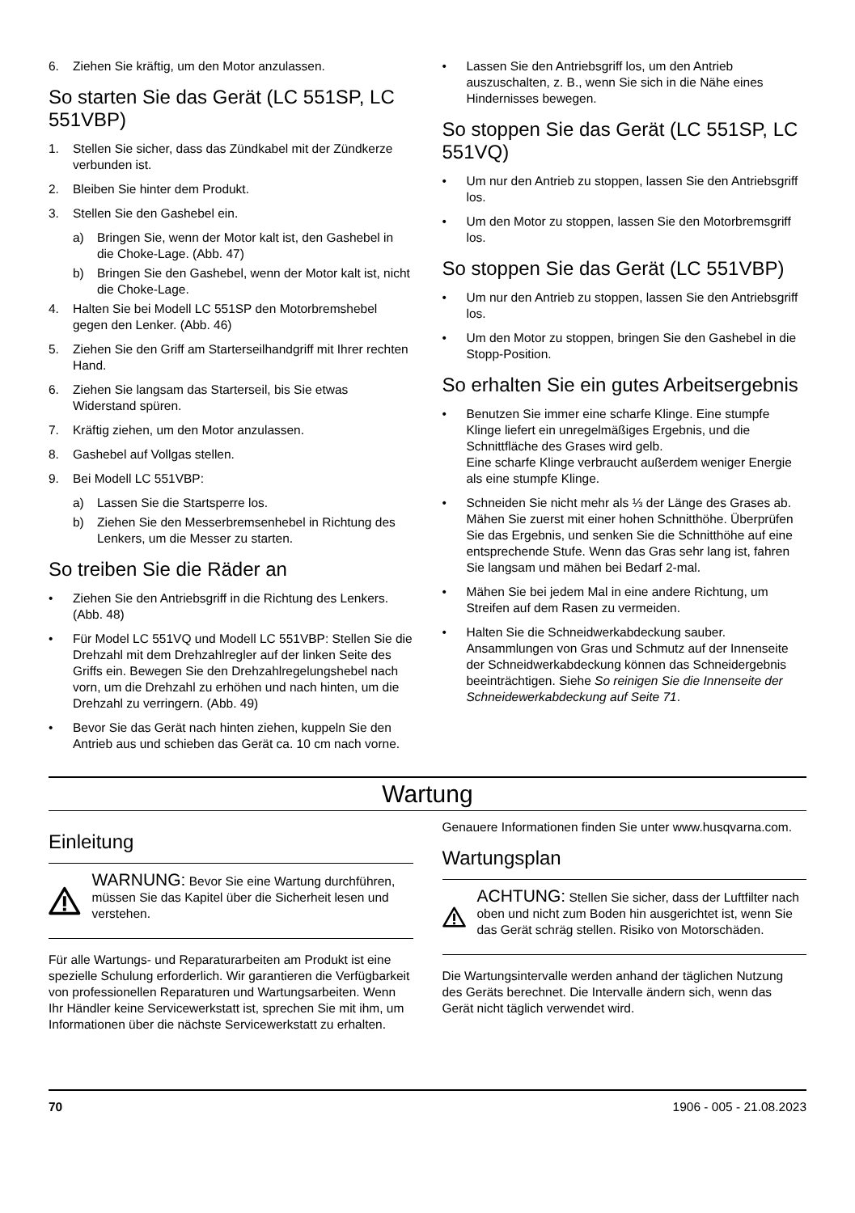6. Ziehen Sie kräftig, um den Motor anzulassen.
So starten Sie das Gerät (LC 551SP, LC 551VBP)
1. Stellen Sie sicher, dass das Zündkabel mit der Zündkerze verbunden ist.
2. Bleiben Sie hinter dem Produkt.
3. Stellen Sie den Gashebel ein.
a) Bringen Sie, wenn der Motor kalt ist, den Gashebel in die Choke-Lage. (Abb. 47)
b) Bringen Sie den Gashebel, wenn der Motor kalt ist, nicht die Choke-Lage.
4. Halten Sie bei Modell LC 551SP den Motorbremshebel gegen den Lenker. (Abb. 46)
5. Ziehen Sie den Griff am Starterseilhandgriff mit Ihrer rechten Hand.
6. Ziehen Sie langsam das Starterseil, bis Sie etwas Widerstand spüren.
7. Kräftig ziehen, um den Motor anzulassen.
8. Gashebel auf Vollgas stellen.
9. Bei Modell LC 551VBP:
a) Lassen Sie die Startsperre los.
b) Ziehen Sie den Messerbremsenhebel in Richtung des Lenkers, um die Messer zu starten.
So treiben Sie die Räder an
• Ziehen Sie den Antriebsgriff in die Richtung des Lenkers. (Abb. 48)
• Für Model LC 551VQ und Modell LC 551VBP: Stellen Sie die Drehzahl mit dem Drehzahlregler auf der linken Seite des Griffs ein. Bewegen Sie den Drehzahlregelungshebel nach vorn, um die Drehzahl zu erhöhen und nach hinten, um die Drehzahl zu verringern. (Abb. 49)
• Bevor Sie das Gerät nach hinten ziehen, kuppeln Sie den Antrieb aus und schieben das Gerät ca. 10 cm nach vorne.
• Lassen Sie den Antriebsgriff los, um den Antrieb auszuschalten, z. B., wenn Sie sich in die Nähe eines Hindernisses bewegen.
So stoppen Sie das Gerät (LC 551SP, LC 551VQ)
• Um nur den Antrieb zu stoppen, lassen Sie den Antriebsgriff los.
• Um den Motor zu stoppen, lassen Sie den Motorbremsgriff los.
So stoppen Sie das Gerät (LC 551VBP)
• Um nur den Antrieb zu stoppen, lassen Sie den Antriebsgriff los.
• Um den Motor zu stoppen, bringen Sie den Gashebel in die Stopp-Position.
So erhalten Sie ein gutes Arbeitsergebnis
• Benutzen Sie immer eine scharfe Klinge. Eine stumpfe Klinge liefert ein unregelmäßiges Ergebnis, und die Schnittfläche des Grases wird gelb.
Eine scharfe Klinge verbraucht außerdem weniger Energie als eine stumpfe Klinge.
• Schneiden Sie nicht mehr als ⅓ der Länge des Grases ab. Mähen Sie zuerst mit einer hohen Schnitthöhe. Überprüfen Sie das Ergebnis, und senken Sie die Schnitthöhe auf eine entsprechende Stufe. Wenn das Gras sehr lang ist, fahren Sie langsam und mähen bei Bedarf 2-mal.
• Mähen Sie bei jedem Mal in eine andere Richtung, um Streifen auf dem Rasen zu vermeiden.
• Halten Sie die Schneidwerkabdeckung sauber. Ansammlungen von Gras und Schmutz auf der Innenseite der Schneidwerkabdeckung können das Schneidergebnis beeinträchtigen. Siehe So reinigen Sie die Innenseite der Schneidewerkabdeckung auf Seite 71.
Wartung
Einleitung
WARNUNG: Bevor Sie eine Wartung durchführen, müssen Sie das Kapitel über die Sicherheit lesen und verstehen.
Für alle Wartungs- und Reparaturarbeiten am Produkt ist eine spezielle Schulung erforderlich. Wir garantieren die Verfügbarkeit von professionellen Reparaturen und Wartungsarbeiten. Wenn Ihr Händler keine Servicewerkstatt ist, sprechen Sie mit ihm, um Informationen über die nächste Servicewerkstatt zu erhalten.
Genauere Informationen finden Sie unter www.husqvarna.com.
Wartungsplan
ACHTUNG: Stellen Sie sicher, dass der Luftfilter nach oben und nicht zum Boden hin ausgerichtet ist, wenn Sie das Gerät schräg stellen. Risiko von Motorschäden.
Die Wartungsintervalle werden anhand der täglichen Nutzung des Geräts berechnet. Die Intervalle ändern sich, wenn das Gerät nicht täglich verwendet wird.
70 1906 - 005 - 21.08.2023